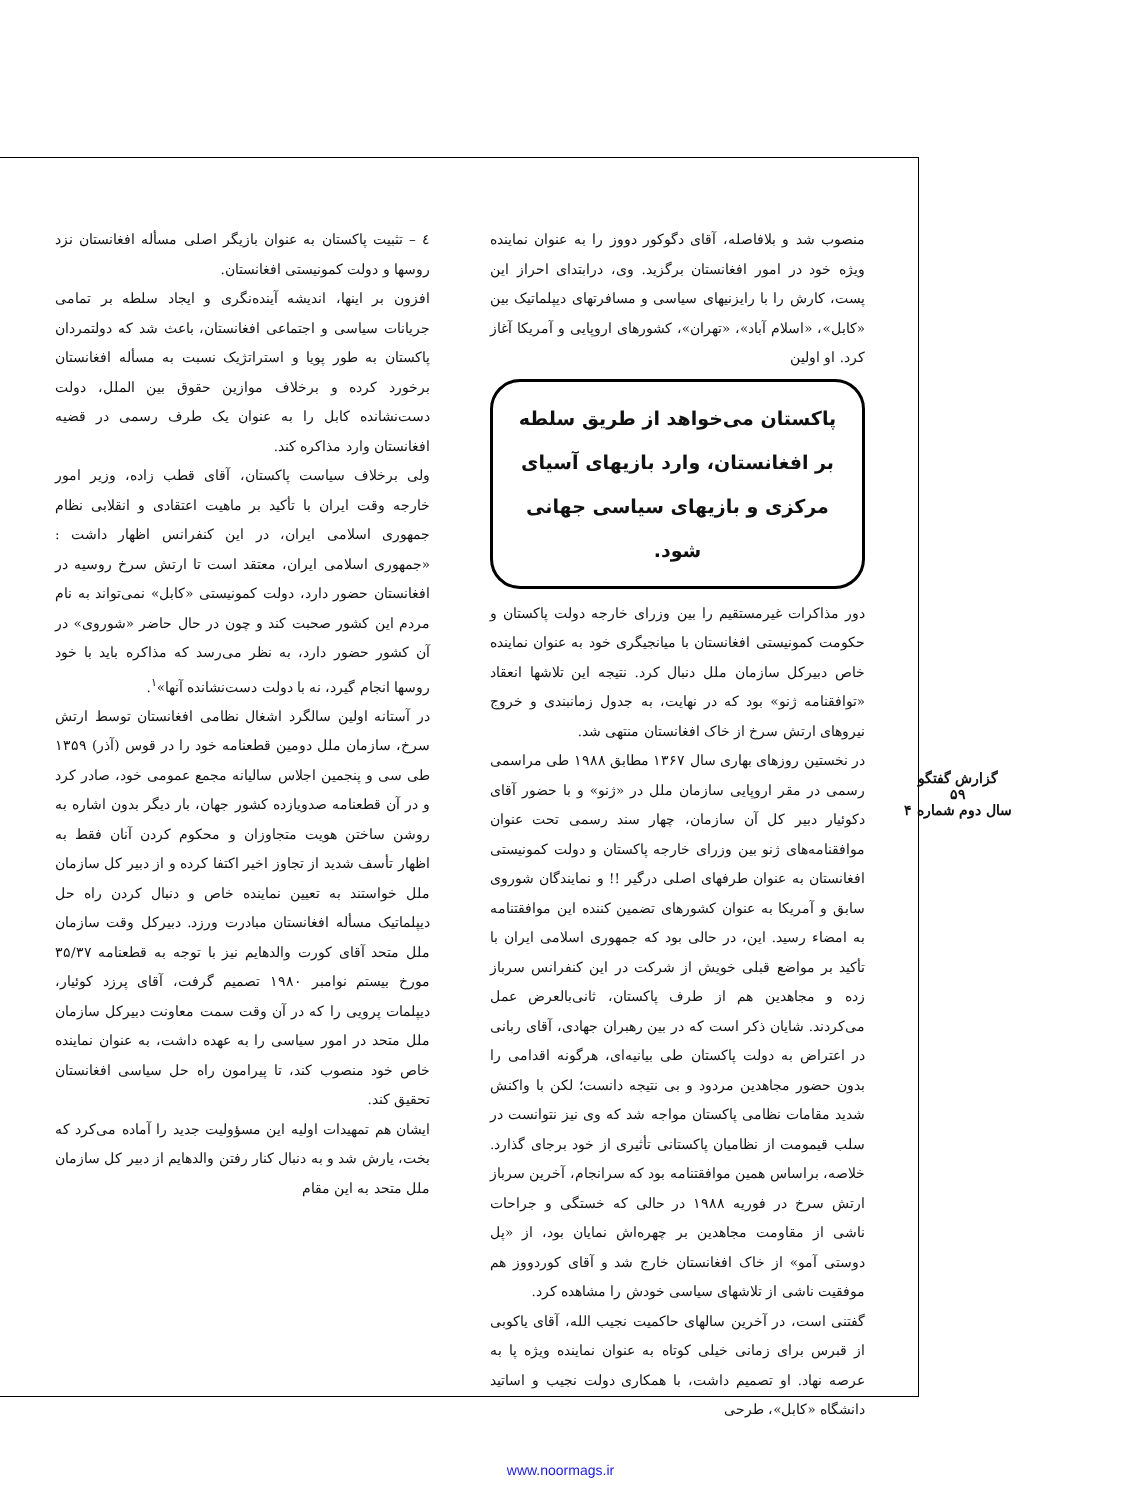٤ – تثبیت پاکستان به عنوان بازیگر اصلی مسأله افغانستان نزد روسها و دولت کمونیستی افغانستان.
افزون بر اینها، اندیشه آینده‌نگری و ایجاد سلطه بر تمامی جریانات سیاسی و اجتماعی افغانستان، باعث شد که دولتمردان پاکستان به طور پویا و استراتژیک نسبت به مسأله افغانستان برخورد کرده و برخلاف موازین حقوق بین الملل، دولت دست‌نشانده کابل را به عنوان یک طرف رسمی در قضیه افغانستان وارد مذاکره کند.
ولی برخلاف سیاست پاکستان، آقای قطب زاده، وزیر امور خارجه وقت ایران با تأکید بر ماهیت اعتقادی و انقلابی نظام جمهوری اسلامی ایران، در این کنفرانس اظهار داشت : «جمهوری اسلامی ایران، معتقد است تا ارتش سرخ روسیه در افغانستان حضور دارد، دولت کمونیستی «کابل» نمی‌تواند به نام مردم این کشور صحبت کند و چون در حال حاضر «شوروی» در آن کشور حضور دارد، به نظر می‌رسد که مذاکره باید با خود روسها انجام گیرد، نه با دولت دست‌نشانده آنها»<sup>۱</sup>.
در آستانه اولین سالگرد اشغال نظامی افغانستان توسط ارتش سرخ، سازمان ملل دومین قطعنامه خود را در قوس (آذر) ۱۳۵۹ طی سی و پنجمین اجلاس سالیانه مجمع عمومی خود، صادر کرد و در آن قطعنامه صدویازده کشور جهان، بار دیگر بدون اشاره به روشن ساختن هویت متجاوزان و محکوم کردن آنان فقط به اظهار تأسف شدید از تجاوز اخیر اکتفا کرده و از دبیر کل سازمان ملل خواستند به تعیین نماینده خاص و دنبال کردن راه حل دیپلماتیک مسأله افغانستان مبادرت ورزد. دبیرکل وقت سازمان ملل متحد آقای کورت والدهایم نیز با توجه به قطعنامه ۳۵/۳۷ مورخ بیستم نوامبر ۱۹۸۰ تصمیم گرفت، آقای پرزد کوئیار، دیپلمات پرویی را که در آن وقت سمت معاونت دبیرکل سازمان ملل متحد در امور سیاسی را به عهده داشت، به عنوان نماینده خاص خود منصوب کند، تا پیرامون راه حل سیاسی افغانستان تحقیق کند.
ایشان هم تمهیدات اولیه این مسؤولیت جدید را آماده می‌کرد که بخت، یارش شد و به دنبال کنار رفتن والدهایم از دبیر کل سازمان ملل متحد به این مقام
منصوب شد و بلافاصله، آقای دگوکور دووز را به عنوان نماینده ویژه خود در امور افغانستان برگزید. وی، درابتدای احراز این پست، کارش را با رایزنیهای سیاسی و مسافرتهای دیپلماتیک بین «کابل»، «اسلام آباد»، «تهران»، کشورهای اروپایی و آمریکا آغاز کرد. او اولین
پاکستان می‌خواهد از طریق سلطه بر افغانستان، وارد بازیهای آسیای مرکزی و بازیهای سیاسی جهانی شود.
دور مذاکرات غیرمستقیم را بین وزرای خارجه دولت پاکستان و حکومت کمونیستی افغانستان با میانجیگری خود به عنوان نماینده خاص دبیرکل سازمان ملل دنبال کرد. نتیجه این تلاشها انعقاد «توافقنامه ژنو» بود که در نهایت، به جدول زمانبندی و خروج نیروهای ارتش سرخ از خاک افغانستان منتهی شد.
در نخستین روزهای بهاری سال ۱۳۶۷ مطابق ۱۹۸۸ طی مراسمی رسمی در مقر اروپایی سازمان ملل در «ژنو» و با حضور آقای دکوئیار دبیر کل آن سازمان، چهار سند رسمی تحت عنوان موافقنامه‌های ژنو بین وزرای خارجه پاکستان و دولت کمونیستی افغانستان به عنوان طرفهای اصلی درگیر !! و نمایندگان شوروی سابق و آمریکا به عنوان کشورهای تضمین کننده این موافقتنامه به امضاء رسید. این، در حالی بود که جمهوری اسلامی ایران با تأکید بر مواضع قبلی خویش از شرکت در این کنفرانس سرباز زده و مجاهدین هم از طرف پاکستان، ثانی‌بالعرض عمل می‌کردند. شایان ذکر است که در بین رهبران جهادی، آقای ربانی در اعتراض به دولت پاکستان طی بیانیه‌ای، هرگونه اقدامی را بدون حضور مجاهدین مردود و بی نتیجه دانست؛ لکن با واکنش شدید مقامات نظامی پاکستان مواجه شد که وی نیز نتوانست در سلب قیمومت از نظامیان پاکستانی تأثیری از خود برجای گذارد. خلاصه، براساس همین موافقتنامه بود که سرانجام، آخرین سرباز ارتش سرخ در فوریه ۱۹۸۸ در حالی که خستگی و جراحات ناشی از مقاومت مجاهدین بر چهره‌اش نمایان بود، از «پل دوستی آمو» از خاک افغانستان خارج شد و آقای کوردووز هم موفقیت ناشی از تلاشهای سیاسی خودش را مشاهده کرد.
گفتنی است، در آخرین سالهای حاکمیت نجیب الله، آقای یاکوبی از قبرس برای زمانی خیلی کوتاه به عنوان نماینده ویژه پا به عرصه نهاد. او تصمیم داشت، با همکاری دولت نجیب و اساتید دانشگاه «کابل»، طرحی
گزارش گفتگو
۵۹
سال دوم شماره ۴
www.noormags.ir